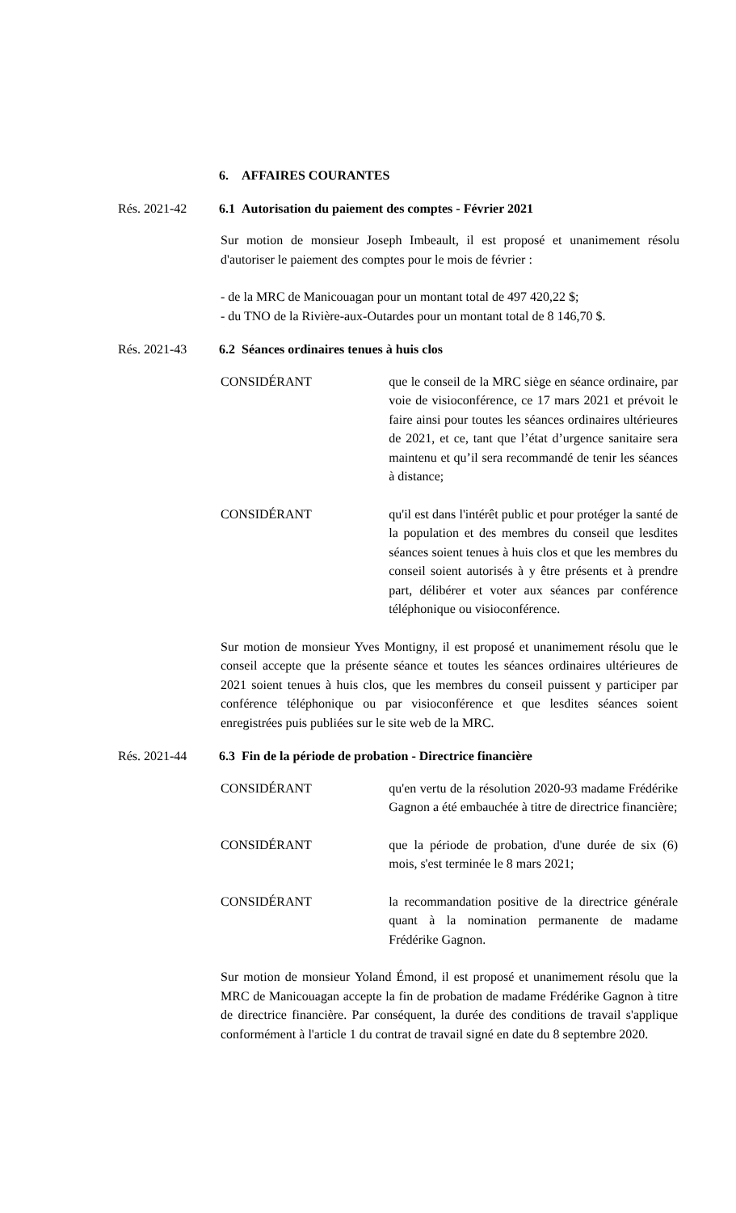6. AFFAIRES COURANTES
Rés. 2021-42 6.1 Autorisation du paiement des comptes - Février 2021
Sur motion de monsieur Joseph Imbeault, il est proposé et unanimement résolu d'autoriser le paiement des comptes pour le mois de février :
- de la MRC de Manicouagan pour un montant total de 497 420,22 $;
- du TNO de la Rivière-aux-Outardes pour un montant total de 8 146,70 $.
Rés. 2021-43 6.2 Séances ordinaires tenues à huis clos
CONSIDÉRANT que le conseil de la MRC siège en séance ordinaire, par voie de visioconférence, ce 17 mars 2021 et prévoit le faire ainsi pour toutes les séances ordinaires ultérieures de 2021, et ce, tant que l’état d’urgence sanitaire sera maintenu et qu’il sera recommandé de tenir les séances à distance;
CONSIDÉRANT qu'il est dans l'intérêt public et pour protéger la santé de la population et des membres du conseil que lesdites séances soient tenues à huis clos et que les membres du conseil soient autorisés à y être présents et à prendre part, délibérer et voter aux séances par conférence téléphonique ou visioconférence.
Sur motion de monsieur Yves Montigny, il est proposé et unanimement résolu que le conseil accepte que la présente séance et toutes les séances ordinaires ultérieures de 2021 soient tenues à huis clos, que les membres du conseil puissent y participer par conférence téléphonique ou par visioconférence et que lesdites séances soient enregistrées puis publiées sur le site web de la MRC.
Rés. 2021-44 6.3 Fin de la période de probation - Directrice financière
CONSIDÉRANT qu'en vertu de la résolution 2020-93 madame Frédérike Gagnon a été embauchée à titre de directrice financière;
CONSIDÉRANT que la période de probation, d'une durée de six (6) mois, s'est terminée le 8 mars 2021;
CONSIDÉRANT la recommandation positive de la directrice générale quant à la nomination permanente de madame Frédérike Gagnon.
Sur motion de monsieur Yoland Émond, il est proposé et unanimement résolu que la MRC de Manicouagan accepte la fin de probation de madame Frédérike Gagnon à titre de directrice financière. Par conséquent, la durée des conditions de travail s'applique conformément à l'article 1 du contrat de travail signé en date du 8 septembre 2020.